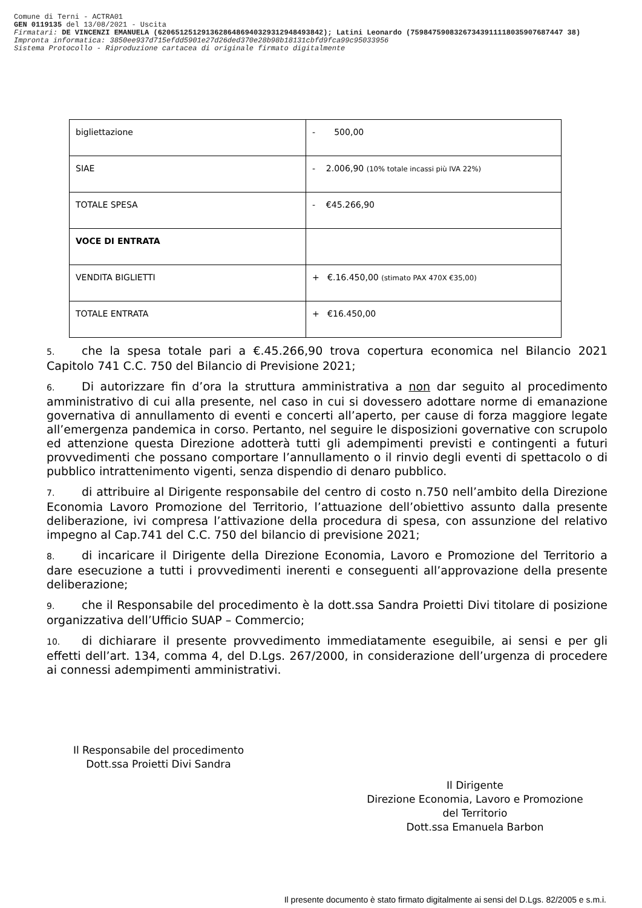Comune di Terni - ACTRA01
GEN 0119135 del 13/08/2021 - Uscita
Firmatari: DE VINCENZI EMANUELA (62065125129136286486940329312948493842); Latini Leonardo (75984759083267343911118035907687447 38)
Impronta informatica: 3850ee937d715efdd5901e27d26ded370e28b98b18131cbfd9fca99c95033956
Sistema Protocollo - Riproduzione cartacea di originale firmato digitalmente
| bigliettazione | - 500,00 |
| SIAE | - 2.006,90 (10% totale incassi più IVA 22%) |
| TOTALE SPESA | - €45.266,90 |
| VOCE DI ENTRATA | |
| VENDITA BIGLIETTI | + €.16.450,00 (stimato PAX 470X €35,00) |
| TOTALE ENTRATA | + €16.450,00 |
5. che la spesa totale pari a €.45.266,90 trova copertura economica nel Bilancio 2021 Capitolo 741 C.C. 750 del Bilancio di Previsione 2021;
6. Di autorizzare fin d’ora la struttura amministrativa a non dar seguito al procedimento amministrativo di cui alla presente, nel caso in cui si dovessero adottare norme di emanazione governativa di annullamento di eventi e concerti all’aperto, per cause di forza maggiore legate all’emergenza pandemica in corso. Pertanto, nel seguire le disposizioni governative con scrupolo ed attenzione questa Direzione adotterà tutti gli adempimenti previsti e contingenti a futuri provvedimenti che possano comportare l’annullamento o il rinvio degli eventi di spettacolo o di pubblico intrattenimento vigenti, senza dispendio di denaro pubblico.
7. di attribuire al Dirigente responsabile del centro di costo n.750 nell’ambito della Direzione Economia Lavoro Promozione del Territorio, l’attuazione dell’obiettivo assunto dalla presente deliberazione, ivi compresa l’attivazione della procedura di spesa, con assunzione del relativo impegno al Cap.741 del C.C. 750 del bilancio di previsione 2021;
8. di incaricare il Dirigente della Direzione Economia, Lavoro e Promozione del Territorio a dare esecuzione a tutti i provvedimenti inerenti e conseguenti all’approvazione della presente deliberazione;
9. che il Responsabile del procedimento è la dott.ssa Sandra Proietti Divi titolare di posizione organizzativa dell’Ufficio SUAP – Commercio;
10. di dichiarare il presente provvedimento immediatamente eseguibile, ai sensi e per gli effetti dell’art. 134, comma 4, del D.Lgs. 267/2000, in considerazione dell’urgenza di procedere ai connessi adempimenti amministrativi.
Il Responsabile del procedimento
Dott.ssa Proietti Divi Sandra
Il Dirigente
Direzione Economia, Lavoro e Promozione
del Territorio
Dott.ssa Emanuela Barbon
Il presente documento è stato firmato digitalmente ai sensi del D.Lgs. 82/2005 e s.m.i.